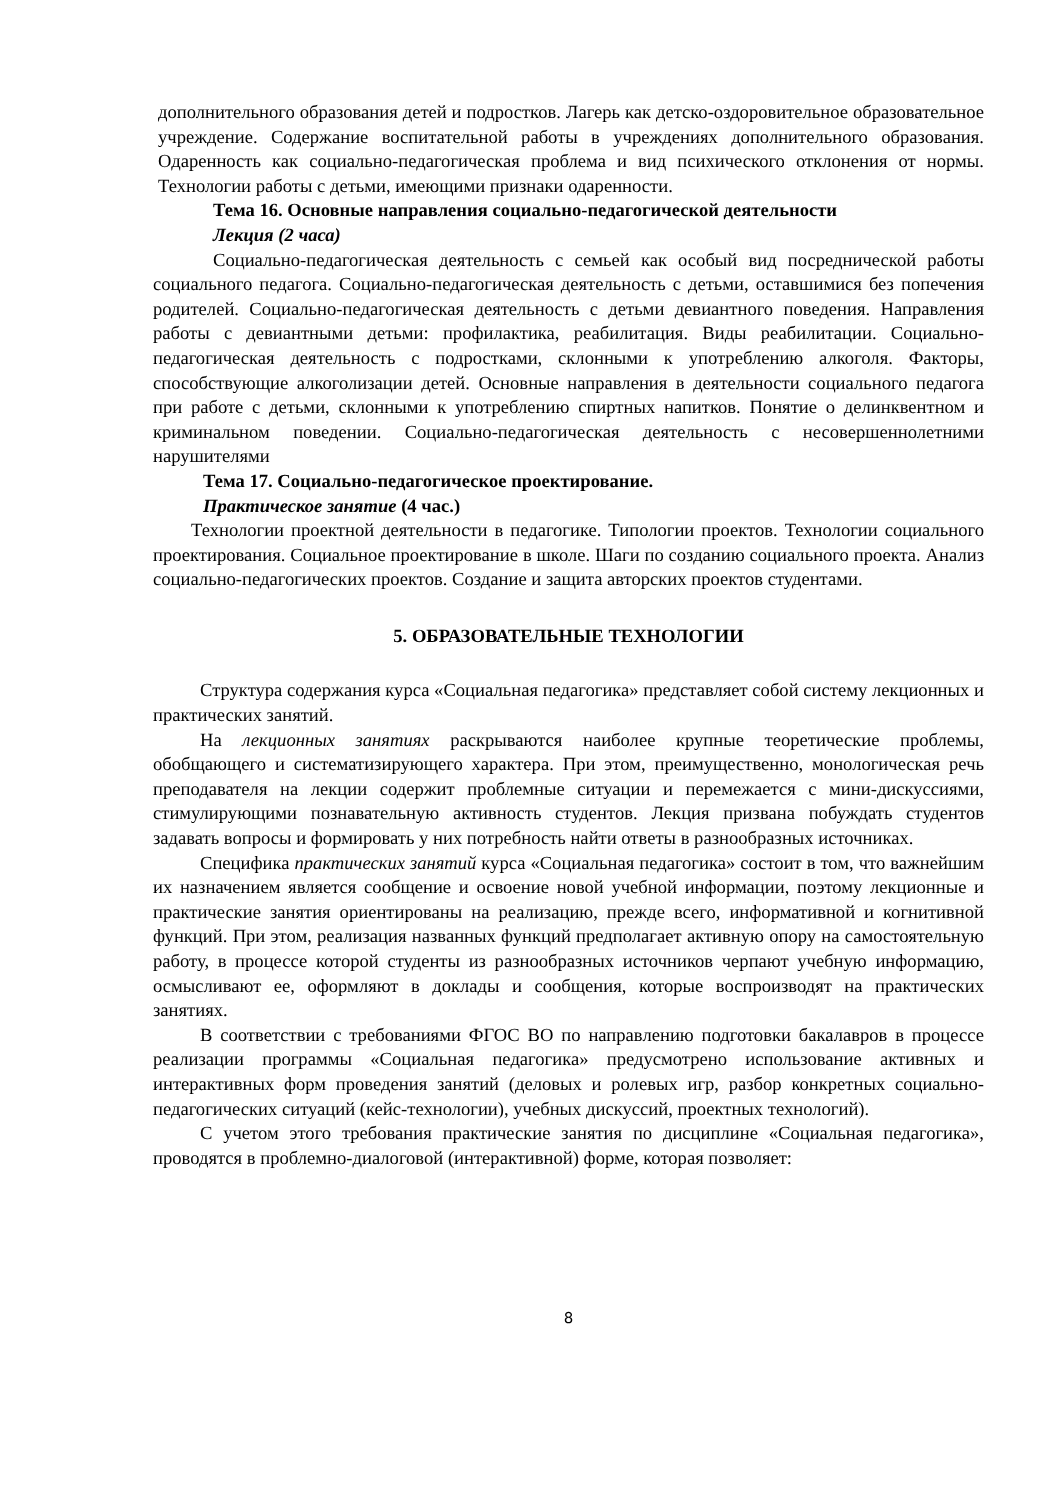дополнительного образования детей и подростков. Лагерь как детско-оздоровительное образовательное учреждение. Содержание воспитательной работы в учреждениях дополнительного образования. Одаренность как социально-педагогическая проблема и вид психического отклонения от нормы. Технологии работы с детьми, имеющими признаки одаренности.
Тема 16. Основные направления социально-педагогической деятельности
Лекция (2 часа)
Социально-педагогическая деятельность с семьей как особый вид посреднической работы социального педагога. Социально-педагогическая деятельность с детьми, оставшимися без попечения родителей. Социально-педагогическая деятельность с детьми девиантного поведения. Направления работы с девиантными детьми: профилактика, реабилитация. Виды реабилитации. Социально-педагогическая деятельность с подростками, склонными к употреблению алкоголя. Факторы, способствующие алкоголизации детей. Основные направления в деятельности социального педагога при работе с детьми, склонными к употреблению спиртных напитков. Понятие о делинквентном и криминальном поведении. Социально-педагогическая деятельность с несовершеннолетними нарушителями
Тема 17. Социально-педагогическое проектирование.
Практическое занятие (4 час.)
Технологии проектной деятельности в педагогике. Типологии проектов. Технологии социального проектирования. Социальное проектирование в школе. Шаги по созданию социального проекта. Анализ социально-педагогических проектов. Создание и защита авторских проектов студентами.
5. ОБРАЗОВАТЕЛЬНЫЕ ТЕХНОЛОГИИ
Структура содержания курса «Социальная педагогика» представляет собой систему лекционных и практических занятий.
На лекционных занятиях раскрываются наиболее крупные теоретические проблемы, обобщающего и систематизирующего характера. При этом, преимущественно, монологическая речь преподавателя на лекции содержит проблемные ситуации и перемежается с мини-дискуссиями, стимулирующими познавательную активность студентов. Лекция призвана побуждать студентов задавать вопросы и формировать у них потребность найти ответы в разнообразных источниках.
Специфика практических занятий курса «Социальная педагогика» состоит в том, что важнейшим их назначением является сообщение и освоение новой учебной информации, поэтому лекционные и практические занятия ориентированы на реализацию, прежде всего, информативной и когнитивной функций. При этом, реализация названных функций предполагает активную опору на самостоятельную работу, в процессе которой студенты из разнообразных источников черпают учебную информацию, осмысливают ее, оформляют в доклады и сообщения, которые воспроизводят на практических занятиях.
В соответствии с требованиями ФГОС ВО по направлению подготовки бакалавров в процессе реализации программы «Социальная педагогика» предусмотрено использование активных и интерактивных форм проведения занятий (деловых и ролевых игр, разбор конкретных социально-педагогических ситуаций (кейс-технологии), учебных дискуссий, проектных технологий).
С учетом этого требования практические занятия по дисциплине «Социальная педагогика», проводятся в проблемно-диалоговой (интерактивной) форме, которая позволяет:
8